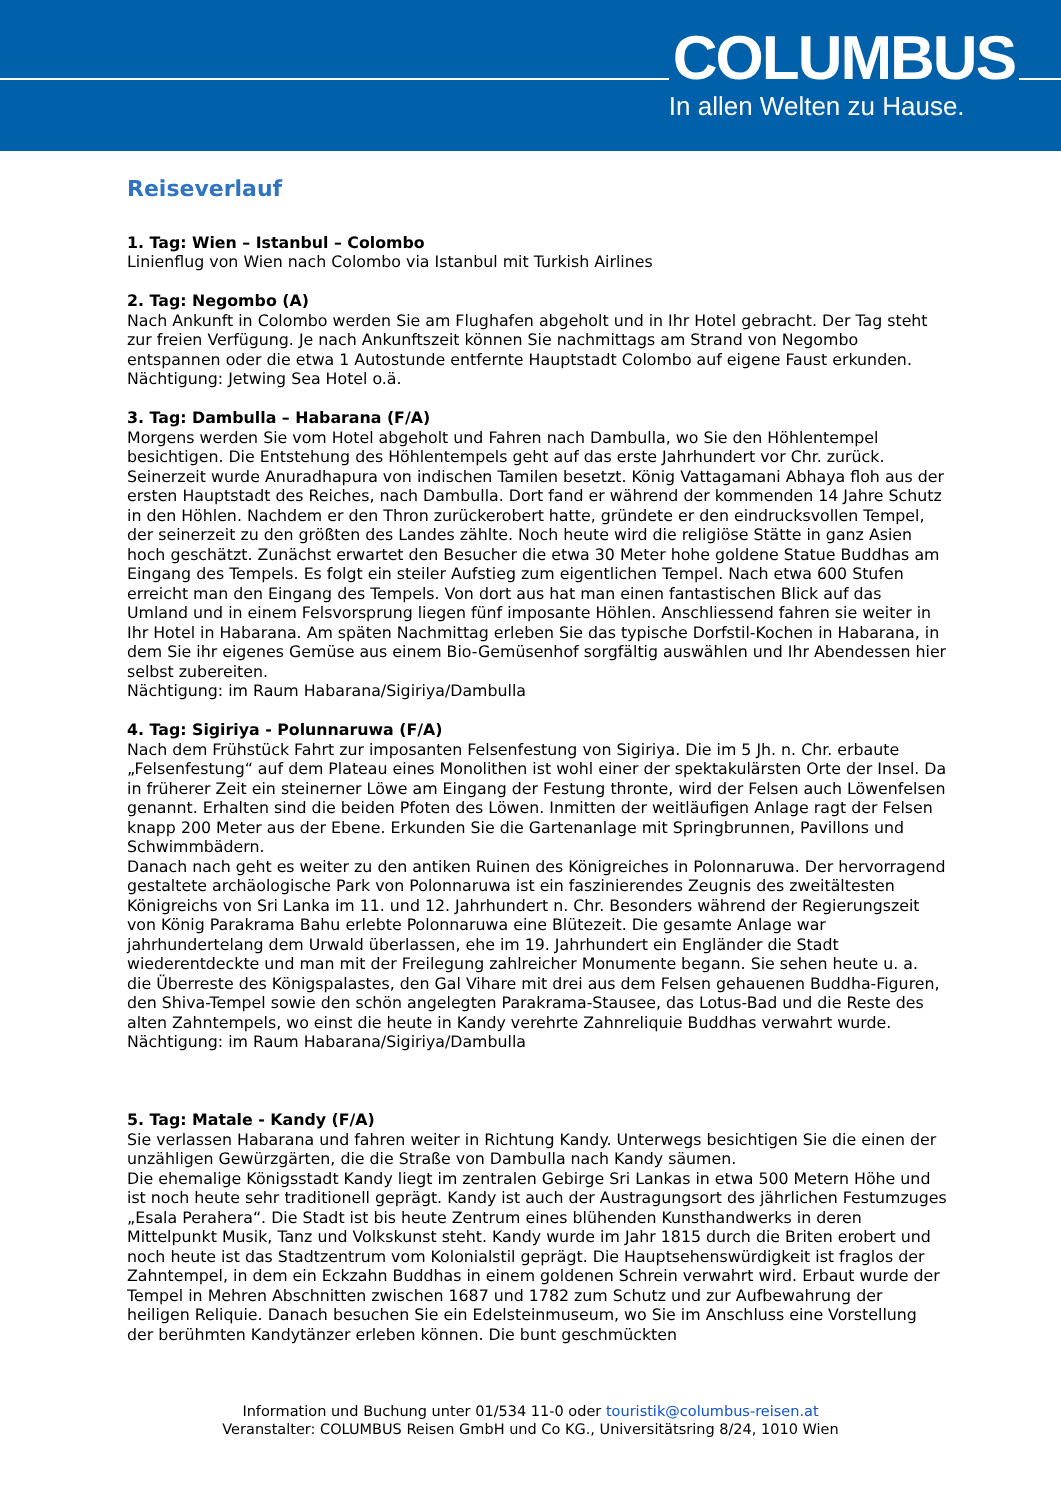COLUMBUS
In allen Welten zu Hause.
Reiseverlauf
1. Tag: Wien – Istanbul – Colombo
Linienflug von Wien nach Colombo via Istanbul mit Turkish Airlines
2. Tag: Negombo (A)
Nach Ankunft in Colombo werden Sie am Flughafen abgeholt und in Ihr Hotel gebracht. Der Tag steht zur freien Verfügung. Je nach Ankunftszeit können Sie nachmittags am Strand von Negombo entspannen oder die etwa 1 Autostunde entfernte Hauptstadt Colombo auf eigene Faust erkunden.
Nächtigung: Jetwing Sea Hotel o.ä.
3. Tag: Dambulla – Habarana (F/A)
Morgens werden Sie vom Hotel abgeholt und Fahren nach Dambulla, wo Sie den Höhlentempel besichtigen. Die Entstehung des Höhlentempels geht auf das erste Jahrhundert vor Chr. zurück. Seinerzeit wurde Anuradhapura von indischen Tamilen besetzt. König Vattagamani Abhaya floh aus der ersten Hauptstadt des Reiches, nach Dambulla. Dort fand er während der kommenden 14 Jahre Schutz in den Höhlen. Nachdem er den Thron zurückerobert hatte, gründete er den eindrucksvollen Tempel, der seinerzeit zu den größten des Landes zählte. Noch heute wird die religiöse Stätte in ganz Asien hoch geschätzt. Zunächst erwartet den Besucher die etwa 30 Meter hohe goldene Statue Buddhas am Eingang des Tempels. Es folgt ein steiler Aufstieg zum eigentlichen Tempel. Nach etwa 600 Stufen erreicht man den Eingang des Tempels. Von dort aus hat man einen fantastischen Blick auf das Umland und in einem Felsvorsprung liegen fünf imposante Höhlen. Anschliessend fahren sie weiter in Ihr Hotel in Habarana. Am späten Nachmittag erleben Sie das typische Dorfstil-Kochen in Habarana, in dem Sie ihr eigenes Gemüse aus einem Bio-Gemüsenhof sorgfältig auswählen und Ihr Abendessen hier selbst zubereiten.
Nächtigung: im Raum Habarana/Sigiriya/Dambulla
4. Tag: Sigiriya - Polunnaruwa (F/A)
Nach dem Frühstück Fahrt zur imposanten Felsenfestung von Sigiriya. Die im 5 Jh. n. Chr. erbaute „Felsenfestung“ auf dem Plateau eines Monolithen ist wohl einer der spektakulärsten Orte der Insel. Da in früherer Zeit ein steinerner Löwe am Eingang der Festung thronte, wird der Felsen auch Löwenfelsen genannt. Erhalten sind die beiden Pfoten des Löwen. Inmitten der weitläufigen Anlage ragt der Felsen knapp 200 Meter aus der Ebene. Erkunden Sie die Gartenanlage mit Springbrunnen, Pavillons und Schwimmbädern.
Danach nach geht es weiter zu den antiken Ruinen des Königreiches in Polonnaruwa. Der hervorragend gestaltete archäologische Park von Polonnaruwa ist ein faszinierendes Zeugnis des zweitältesten Königreichs von Sri Lanka im 11. und 12. Jahrhundert n. Chr. Besonders während der Regierungszeit von König Parakrama Bahu erlebte Polonnaruwa eine Blütezeit. Die gesamte Anlage war jahrhundertelang dem Urwald überlassen, ehe im 19. Jahrhundert ein Engländer die Stadt wiederentdeckte und man mit der Freilegung zahlreicher Monumente begann. Sie sehen heute u. a. die Überreste des Königspalastes, den Gal Vihare mit drei aus dem Felsen gehauenen Buddha-Figuren, den Shiva-Tempel sowie den schön angelegten Parakrama-Stausee, das Lotus-Bad und die Reste des alten Zahntempels, wo einst die heute in Kandy verehrte Zahnreliquie Buddhas verwahrt wurde.
Nächtigung: im Raum Habarana/Sigiriya/Dambulla
5. Tag: Matale - Kandy (F/A)
Sie verlassen Habarana und fahren weiter in Richtung Kandy. Unterwegs besichtigen Sie die einen der unzähligen Gewürzgärten, die die Straße von Dambulla nach Kandy säumen.
Die ehemalige Königsstadt Kandy liegt im zentralen Gebirge Sri Lankas in etwa 500 Metern Höhe und ist noch heute sehr traditionell geprägt. Kandy ist auch der Austragungsort des jährlichen Festumzuges „Esala Perahera“. Die Stadt ist bis heute Zentrum eines blühenden Kunsthandwerks in deren Mittelpunkt Musik, Tanz und Volkskunst steht. Kandy wurde im Jahr 1815 durch die Briten erobert und noch heute ist das Stadtzentrum vom Kolonialstil geprägt. Die Hauptsehenswürdigkeit ist fraglos der Zahntempel, in dem ein Eckzahn Buddhas in einem goldenen Schrein verwahrt wird. Erbaut wurde der Tempel in Mehren Abschnitten zwischen 1687 und 1782 zum Schutz und zur Aufbewahrung der heiligen Reliquie. Danach besuchen Sie ein Edelsteinmuseum, wo Sie im Anschluss eine Vorstellung der berühmten Kandytänzer erleben können. Die bunt geschmückten
Information und Buchung unter 01/534 11-0 oder touristik@columbus-reisen.at
Veranstalter: COLUMBUS Reisen GmbH und Co KG., Universitätsring 8/24, 1010 Wien